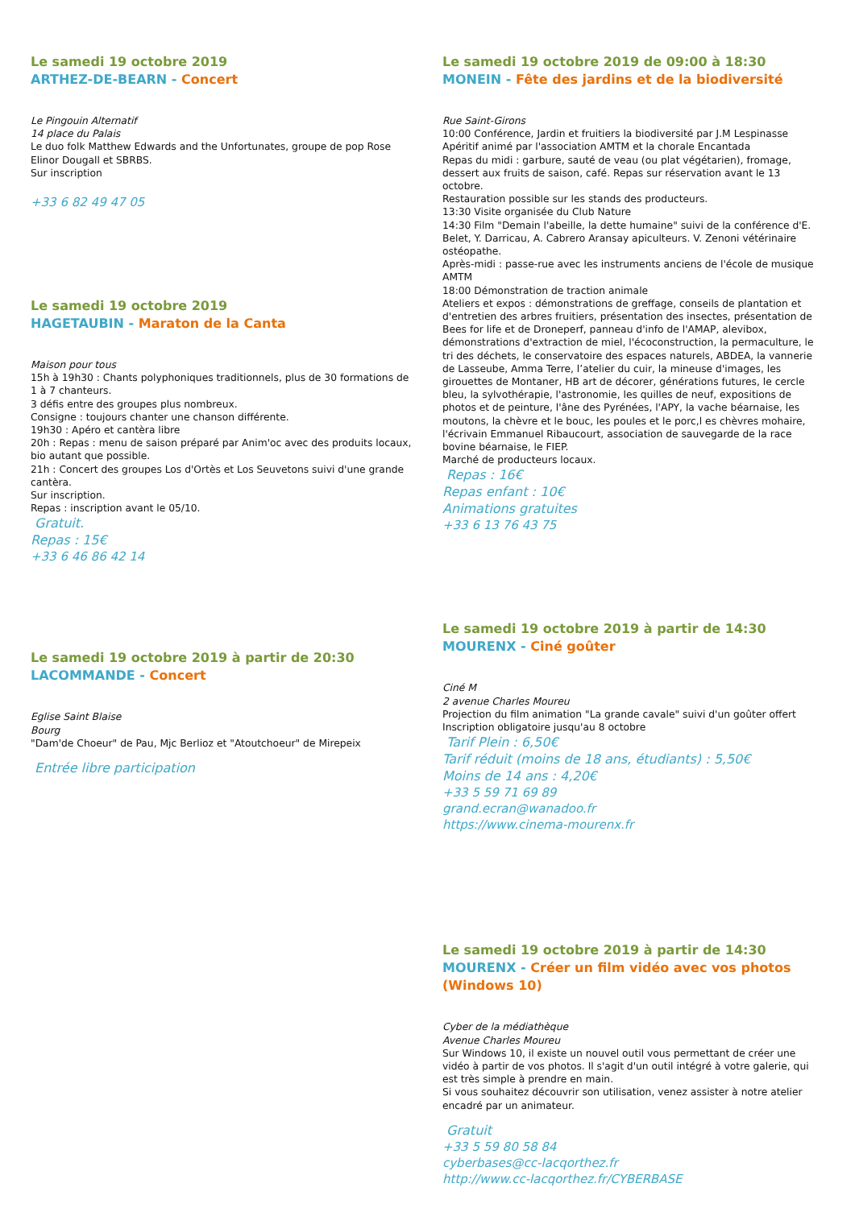Le samedi 19 octobre 2019
ARTHEZ-DE-BEARN - Concert
Le Pingouin Alternatif
14 place du Palais
Le duo folk Matthew Edwards and the Unfortunates, groupe de pop Rose Elinor Dougall et SBRBS.
Sur inscription
+33 6 82 49 47 05
Le samedi 19 octobre 2019
HAGETAUBIN - Maraton de la Canta
Maison pour tous
15h à 19h30 : Chants polyphoniques traditionnels, plus de 30 formations de 1 à 7 chanteurs.
3 défis entre des groupes plus nombreux.
Consigne : toujours chanter une chanson différente.
19h30 : Apéro et cantèra libre
20h : Repas : menu de saison préparé par Anim'oc avec des produits locaux, bio autant que possible.
21h : Concert des groupes Los d'Ortès et Los Seuvetons suivi d'une grande cantèra.
Sur inscription.
Repas : inscription avant le 05/10.
Gratuit.
Repas : 15€
+33 6 46 86 42 14
Le samedi 19 octobre 2019 à partir de 20:30
LACOMMANDE - Concert
Eglise Saint Blaise
Bourg
"Dam'de Choeur" de Pau, Mjc Berlioz et "Atoutchoeur" de Mirepeix
Entrée libre participation
Le samedi 19 octobre 2019 de 09:00 à 18:30
MONEIN - Fête des jardins et de la biodiversité
Rue Saint-Girons
10:00 Conférence, Jardin et fruitiers la biodiversité par J.M Lespinasse
Apéritif animé par l'association AMTM et la chorale Encantada
Repas du midi : garbure, sauté de veau (ou plat végétarien), fromage, dessert aux fruits de saison, café. Repas sur réservation avant le 13 octobre.
Restauration possible sur les stands des producteurs.
13:30 Visite organisée du Club Nature
14:30 Film "Demain l'abeille, la dette humaine" suivi de la conférence d'E. Belet, Y. Darricau, A. Cabrero Aransay apiculteurs. V. Zenoni vétérinaire ostéopathe.
Après-midi : passe-rue avec les instruments anciens de l'école de musique AMTM
18:00 Démonstration de traction animale
Ateliers et expos : démonstrations de greffage, conseils de plantation et d'entretien des arbres fruitiers, présentation des insectes, présentation de Bees for life et de Droneperf, panneau d'info de l'AMAP, alevibox, démonstrations d'extraction de miel, l'écoconstruction, la permaculture, le tri des déchets, le conservatoire des espaces naturels, ABDEA, la vannerie de Lasseube, Amma Terre, l’atelier du cuir, la mineuse d'images, les girouettes de Montaner, HB art de décorer, générations futures, le cercle bleu, la sylvothérapie, l'astronomie, les quilles de neuf, expositions de photos et de peinture, l'âne des Pyrénées, l'APY, la vache béarnaise, les moutons, la chèvre et le bouc, les poules et le porc,l es chèvres mohaire, l'écrivain Emmanuel Ribaucourt, association de sauvegarde de la race bovine béarnaise, le FIEP.
Marché de producteurs locaux.
Repas : 16€
Repas enfant : 10€
Animations gratuites
+33 6 13 76 43 75
Le samedi 19 octobre 2019 à partir de 14:30
MOURENX - Ciné goûter
Ciné M
2 avenue Charles Moureu
Projection du film animation "La grande cavale" suivi d'un goûter offert
Inscription obligatoire jusqu'au 8 octobre
Tarif Plein : 6,50€
Tarif réduit (moins de 18 ans, étudiants) : 5,50€
Moins de 14 ans : 4,20€
+33 5 59 71 69 89
grand.ecran@wanadoo.fr
https://www.cinema-mourenx.fr
Le samedi 19 octobre 2019 à partir de 14:30
MOURENX - Créer un film vidéo avec vos photos (Windows 10)
Cyber de la médiathèque
Avenue Charles Moureu
Sur Windows 10, il existe un nouvel outil vous permettant de créer une vidéo à partir de vos photos. Il s'agit d'un outil intégré à votre galerie, qui est très simple à prendre en main.
Si vous souhaitez découvrir son utilisation, venez assister à notre atelier encadré par un animateur.
Gratuit
+33 5 59 80 58 84
cyberbases@cc-lacqorthez.fr
http://www.cc-lacqorthez.fr/CYBERBASE